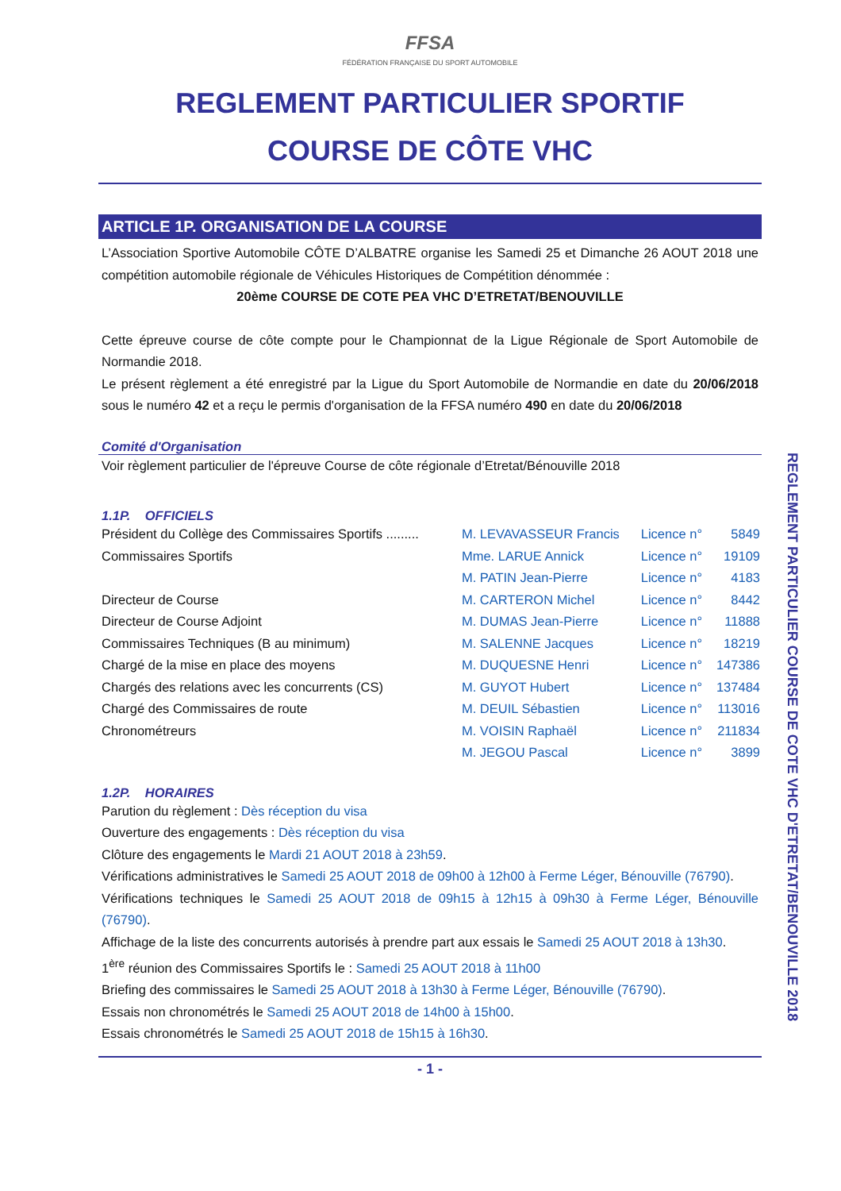FFSA
FÉDÉRATION FRANÇAISE DU SPORT AUTOMOBILE
REGLEMENT PARTICULIER SPORTIF
COURSE DE CÔTE VHC
ARTICLE 1P. ORGANISATION DE LA COURSE
L’Association Sportive Automobile CÔTE D’ALBATRE organise les Samedi 25 et Dimanche 26 AOUT 2018 une compétition automobile régionale de Véhicules Historiques de Compétition dénommée :
20ème COURSE DE COTE PEA VHC D’ETRETAT/BENOUVILLE
Cette épreuve course de côte compte pour le Championnat de la Ligue Régionale de Sport Automobile de Normandie 2018.
Le présent règlement a été enregistré par la Ligue du Sport Automobile de Normandie en date du 20/06/2018 sous le numéro 42 et a reçu le permis d'organisation de la FFSA numéro 490 en date du 20/06/2018
Comité d'Organisation
Voir règlement particulier de l'épreuve Course de côte régionale d’Etretat/Bénouville 2018
1.1P. OFFICIELS
| Président du Collège des Commissaires Sportifs ......... | M. LEVAVASSEUR Francis | Licence n° | 5849 |
| Commissaires Sportifs | Mme. LARUE Annick | Licence n° | 19109 |
| | M. PATIN Jean-Pierre | Licence n° | 4183 |
| Directeur de Course | M. CARTERON Michel | Licence n° | 8442 |
| Directeur de Course Adjoint | M. DUMAS Jean-Pierre | Licence n° | 11888 |
| Commissaires Techniques (B au minimum) | M. SALENNE Jacques | Licence n° | 18219 |
| Chargé de la mise en place des moyens | M. DUQUESNE Henri | Licence n° | 147386 |
| Chargés des relations avec les concurrents (CS) | M. GUYOT Hubert | Licence n° | 137484 |
| Chargé des Commissaires de route | M. DEUIL Sébastien | Licence n° | 113016 |
| Chronométreurs | M. VOISIN Raphaël | Licence n° | 211834 |
| | M. JEGOU Pascal | Licence n° | 3899 |
1.2P. HORAIRES
Parution du règlement : Dès réception du visa
Ouverture des engagements : Dès réception du visa
Clôture des engagements le Mardi 21 AOUT 2018 à 23h59.
Vérifications administratives le Samedi 25 AOUT 2018 de 09h00 à 12h00 à Ferme Léger, Bénouville (76790).
Vérifications techniques le Samedi 25 AOUT 2018 de 09h15 à 12h15 à 09h30 à Ferme Léger, Bénouville (76790).
Affichage de la liste des concurrents autorisés à prendre part aux essais le Samedi 25 AOUT 2018 à 13h30.
1<sup>ère</sup> réunion des Commissaires Sportifs le : Samedi 25 AOUT 2018 à 11h00
Briefing des commissaires le Samedi 25 AOUT 2018 à 13h30 à Ferme Léger, Bénouville (76790).
Essais non chronométrés le Samedi 25 AOUT 2018 de 14h00 à 15h00.
Essais chronométrés le Samedi 25 AOUT 2018 de 15h15 à 16h30.
- 1 -
REGLEMENT PARTICULIER COURSE DE COTE VHC D'ETRETAT/BENOUVILLE 2018